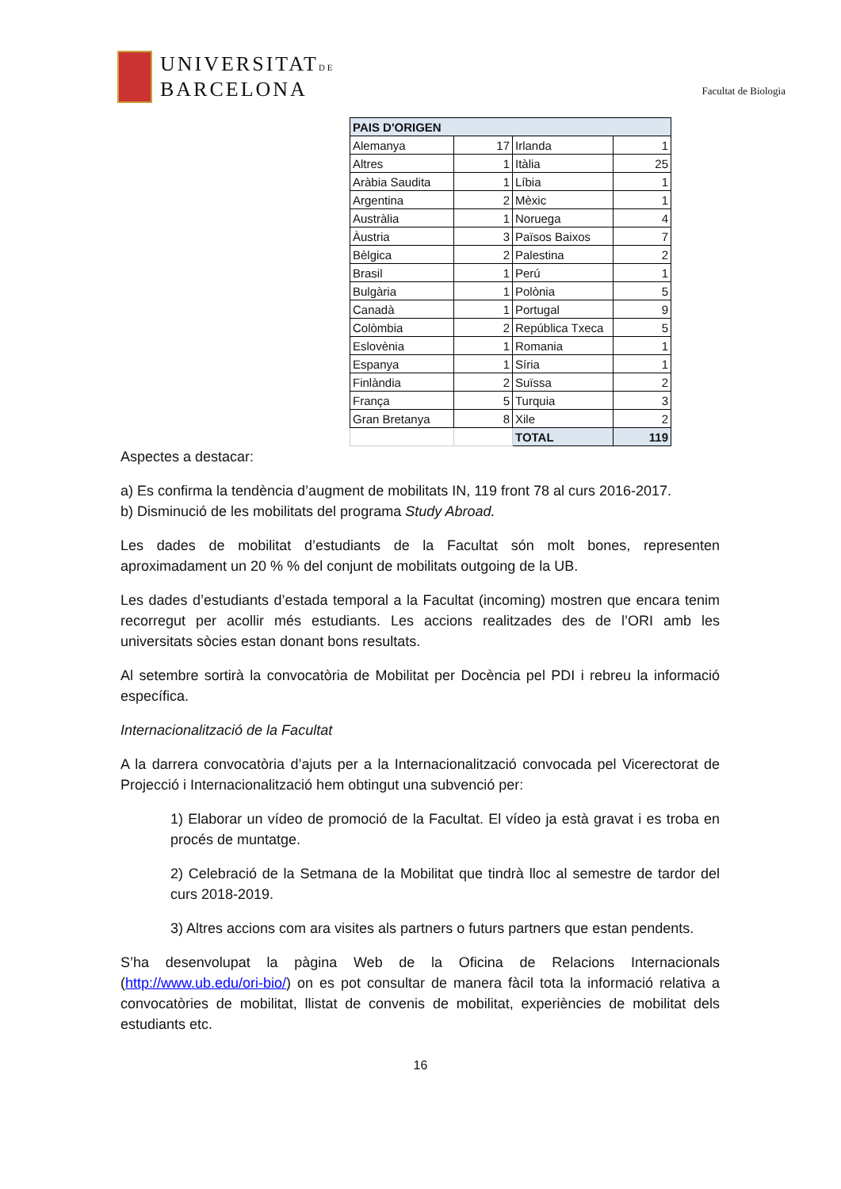UNIVERSITATDE
BARCELONA
Facultat de Biologia
| PAIS D'ORIGEN | | | |
| Alemanya | 17 | Irlanda | 1 |
| Altres | 1 | Itàlia | 25 |
| Aràbia Saudita | 1 | Líbia | 1 |
| Argentina | 2 | Mèxic | 1 |
| Austràlia | 1 | Noruega | 4 |
| Àustria | 3 | Països Baixos | 7 |
| Bèlgica | 2 | Palestina | 2 |
| Brasil | 1 | Perú | 1 |
| Bulgària | 1 | Polònia | 5 |
| Canadà | 1 | Portugal | 9 |
| Colòmbia | 2 | República Txeca | 5 |
| Eslovènia | 1 | Romania | 1 |
| Espanya | 1 | Síria | 1 |
| Finlàndia | 2 | Suïssa | 2 |
| França | 5 | Turquia | 3 |
| Gran Bretanya | 8 | Xile | 2 |
| | | TOTAL | 119 |
Aspectes a destacar:
a) Es confirma la tendència d’augment de mobilitats IN, 119 front 78 al curs 2016-2017.
b) Disminució de les mobilitats del programa Study Abroad.
Les dades de mobilitat d’estudiants de la Facultat són molt bones, representen aproximadament un 20 % % del conjunt de mobilitats outgoing de la UB.
Les dades d’estudiants d’estada temporal a la Facultat (incoming) mostren que encara tenim recorregut per acollir més estudiants. Les accions realitzades des de l’ORI amb les universitats sòcies estan donant bons resultats.
Al setembre sortirà la convocatòria de Mobilitat per Docència pel PDI i rebreu la informació específica.
Internacionalització de la Facultat
A la darrera convocatòria d’ajuts per a la Internacionalització convocada pel Vicerectorat de Projecció i Internacionalització hem obtingut una subvenció per:
1) Elaborar un vídeo de promoció de la Facultat. El vídeo ja està gravat i es troba en procés de muntatge.
2) Celebració de la Setmana de la Mobilitat que tindrà lloc al semestre de tardor del curs 2018-2019.
3) Altres accions com ara visites als partners o futurs partners que estan pendents.
S’ha desenvolupat la pàgina Web de la Oficina de Relacions Internacionals (http://www.ub.edu/ori-bio/) on es pot consultar de manera fàcil tota la informació relativa a convocatòries de mobilitat, llistat de convenis de mobilitat, experiències de mobilitat dels estudiants etc.
16